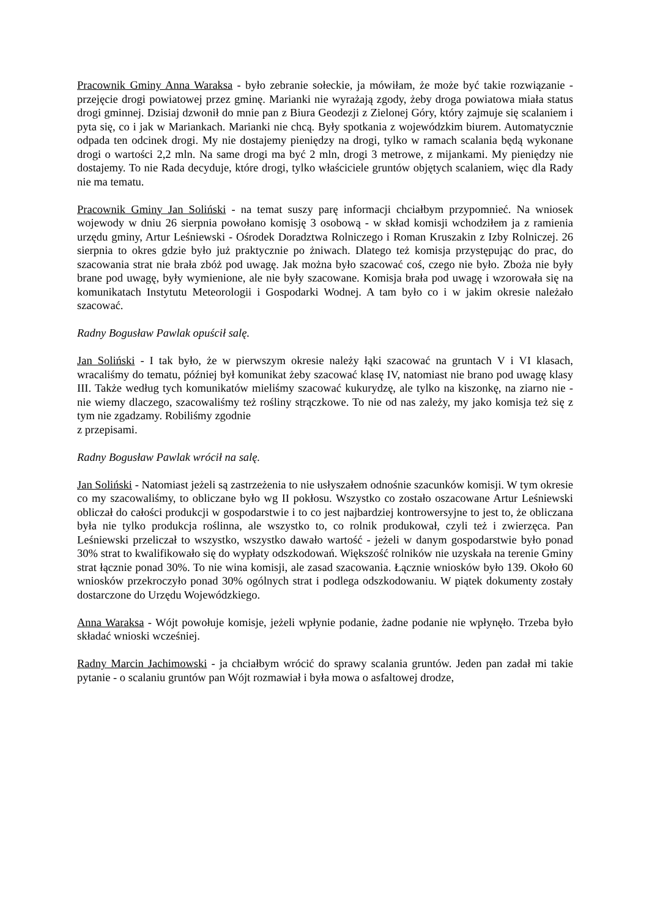Pracownik Gminy Anna Waraksa - było zebranie sołeckie, ja mówiłam, że może być takie rozwiązanie - przejęcie drogi powiatowej przez gminę. Marianki nie wyrażają zgody, żeby droga powiatowa miała status drogi gminnej. Dzisiaj dzwonił do mnie pan z Biura Geodezji z Zielonej Góry, który zajmuje się scalaniem i pyta się, co i jak w Mariankach. Marianki nie chcą. Były spotkania z wojewódzkim biurem. Automatycznie odpada ten odcinek drogi. My nie dostajemy pieniędzy na drogi, tylko w ramach scalania będą wykonane drogi o wartości 2,2 mln. Na same drogi ma być 2 mln, drogi 3 metrowe, z mijankami. My pieniędzy nie dostajemy. To nie Rada decyduje, które drogi, tylko właściciele gruntów objętych scalaniem, więc dla Rady nie ma tematu.
Pracownik Gminy Jan Soliński - na temat suszy parę informacji chciałbym przypomnieć. Na wniosek wojewody w dniu 26 sierpnia powołano komisję 3 osobową - w skład komisji wchodziłem ja z ramienia urzędu gminy, Artur Leśniewski - Ośrodek Doradztwa Rolniczego i Roman Kruszakin z Izby Rolniczej. 26 sierpnia to okres gdzie było już praktycznie po żniwach. Dlatego też komisja przystępując do prac, do szacowania strat nie brała zbóż pod uwagę. Jak można było szacować coś, czego nie było. Zboża nie były brane pod uwagę, były wymienione, ale nie były szacowane. Komisja brała pod uwagę i wzorowała się na komunikatach Instytutu Meteorologii i Gospodarki Wodnej. A tam było co i w jakim okresie należało szacować.
Radny Bogusław Pawlak opuścił salę.
Jan Soliński - I tak było, że w pierwszym okresie należy łąki szacować na gruntach V i VI klasach, wracaliśmy do tematu, później był komunikat żeby szacować klasę IV, natomiast nie brano pod uwagę klasy III. Także według tych komunikatów mieliśmy szacować kukurydzę, ale tylko na kiszonkę, na ziarno nie - nie wiemy dlaczego, szacowaliśmy też rośliny strączkowe. To nie od nas zależy, my jako komisja też się z tym nie zgadzamy. Robiliśmy zgodnie
z przepisami.
Radny Bogusław Pawlak wrócił na salę.
Jan Soliński - Natomiast jeżeli są zastrzeżenia to nie usłyszałem odnośnie szacunków komisji. W tym okresie co my szacowaliśmy, to obliczane było wg II pokłosu. Wszystko co zostało oszacowane Artur Leśniewski obliczał do całości produkcji w gospodarstwie i to co jest najbardziej kontrowersyjne to jest to, że obliczana była nie tylko produkcja roślinna, ale wszystko to, co rolnik produkował, czyli też i zwierzęca. Pan Leśniewski przeliczał to wszystko, wszystko dawało wartość - jeżeli w danym gospodarstwie było ponad 30% strat to kwalifikowało się do wypłaty odszkodowań. Większość rolników nie uzyskała na terenie Gminy strat łącznie ponad 30%. To nie wina komisji, ale zasad szacowania. Łącznie wniosków było 139. Około 60 wniosków przekroczyło ponad 30% ogólnych strat i podlega odszkodowaniu. W piątek dokumenty zostały dostarczone do Urzędu Wojewódzkiego.
Anna Waraksa - Wójt powołuje komisje, jeżeli wpłynie podanie, żadne podanie nie wpłynęło. Trzeba było składać wnioski wcześniej.
Radny Marcin Jachimowski - ja chciałbym wrócić do sprawy scalania gruntów. Jeden pan zadał mi takie pytanie - o scalaniu gruntów pan Wójt rozmawiał i była mowa o asfaltowej drodze,